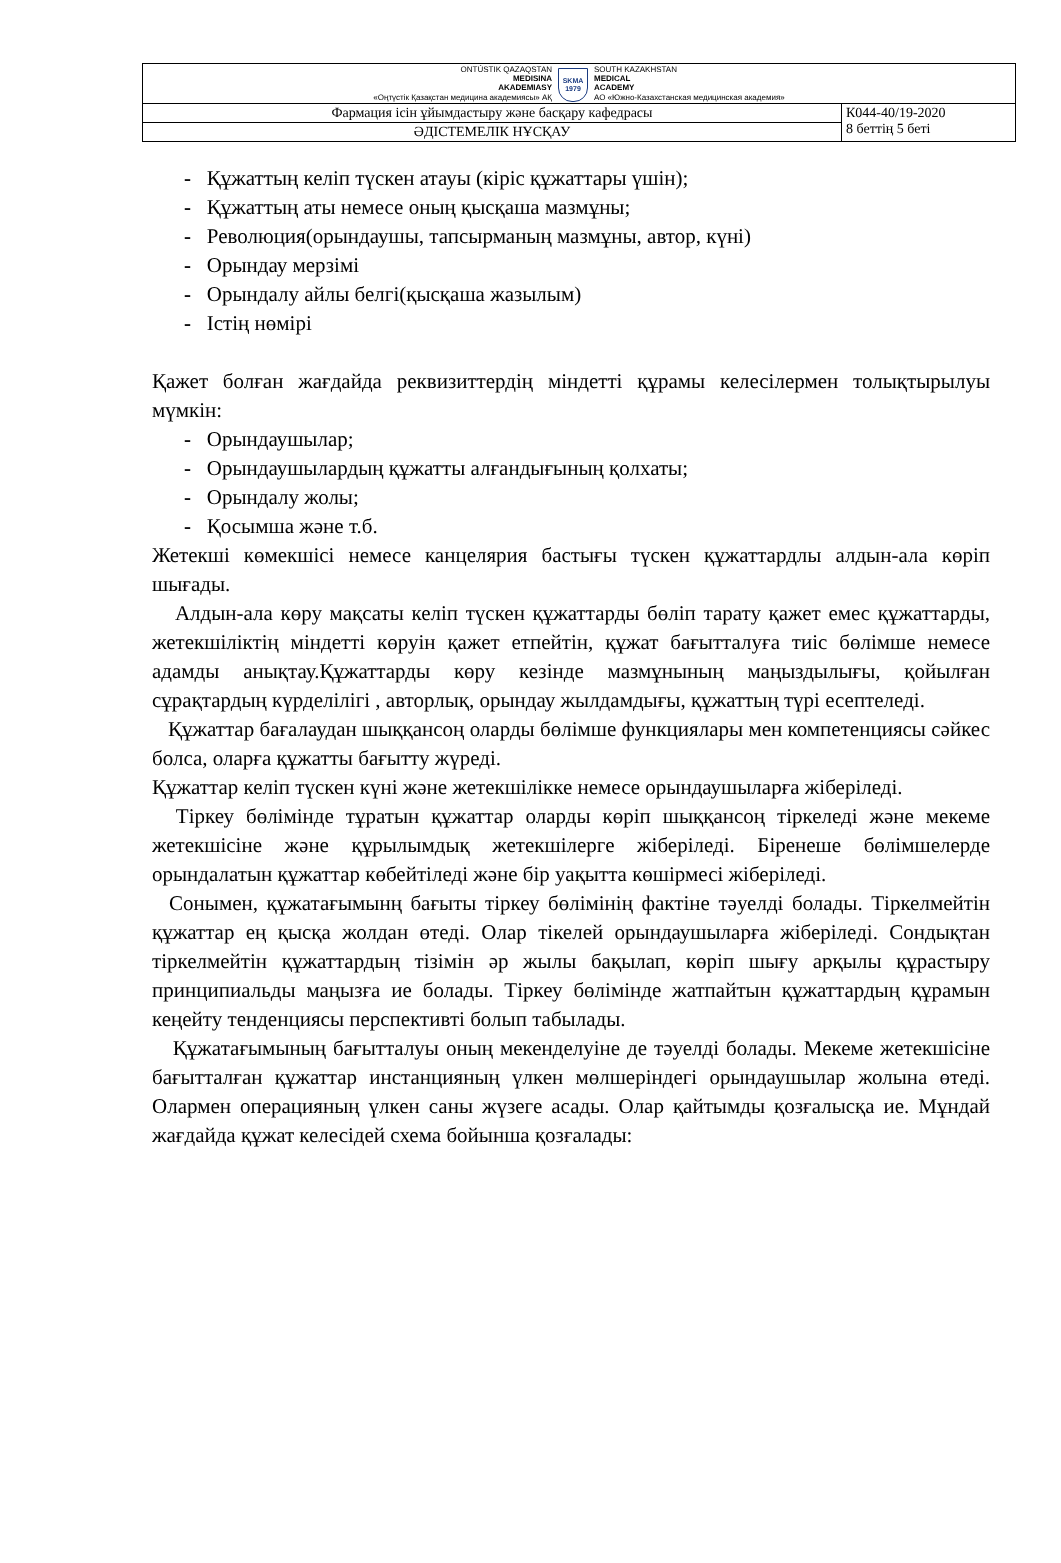| ONTÚSTIK QAZAQSTAN MEDISINA AKADEMIASY «Оңтүстік Қазақстан медицина академиясы» АҚ SKMA 1979 SOUTH KAZAKHSTAN MEDICAL ACADEMY АО «Южно-Казахстанская медицинская академия» | |
| Фармация ісін ұйымдастыру және басқару кафедрасы | К044-40/19-2020 8 беттің 5 беті |
| ӘДІСТЕМЕЛІК НҰСҚАУ | |
- Құжаттың келіп түскен атауы (кіріс құжаттары үшін);
- Құжаттың аты немесе оның қысқаша мазмұны;
- Революция(орындаушы, тапсырманың мазмұны, автор, күні)
- Орындау мерзімі
- Орындалу айлы белгі(қысқаша жазылым)
- Істің нөмірі
Қажет болған жағдайда реквизиттердің міндетті құрамы келесілермен толықтырылуы мүмкін:
- Орындаушылар;
- Орындаушылардың құжатты алғандығының қолхаты;
- Орындалу жолы;
- Қосымша және т.б.
Жетекші көмекшісі немесе канцелярия бастығы түскен құжаттардлы алдын-ала көріп шығады.
Алдын-ала көру мақсаты келіп түскен құжаттарды бөліп тарату қажет емес құжаттарды, жетекшіліктің міндетті көруін қажет етпейтін, құжат бағытталуға тиіс бөлімше немесе адамды анықтау.Құжаттарды көру кезінде мазмұнының маңыздылығы, қойылған сұрақтардың күрделілігі , авторлық, орындау жылдамдығы, құжаттың түрі есептеледі.
Құжаттар бағалаудан шыққансоң оларды бөлімше функциялары мен компетенциясы сәйкес болса, оларға құжатты бағытту жүреді.
Құжаттар келіп түскен күні және жетекшілікке немесе орындаушыларға жіберіледі.
Тіркеу бөлімінде тұратын құжаттар оларды көріп шыққансоң тіркеледі және мекеме жетекшісіне және құрылымдық жетекшілерге жіберіледі. Біренеше бөлімшелерде орындалатын құжаттар көбейтіледі және бір уақытта көшірмесі жіберіледі.
Сонымен, құжатағымынң бағыты тіркеу бөлімінің фактіне тәуелді болады. Тіркелмейтін құжаттар ең қысқа жолдан өтеді. Олар тікелей орындаушыларға жіберіледі. Сондықтан тіркелмейтін құжаттардың тізімін әр жылы бақылап, көріп шығу арқылы құрастыру принципиальды маңызға ие болады. Тіркеу бөлімінде жатпайтын құжаттардың құрамын кеңейту тенденциясы перспективті болып табылады.
Құжатағымының бағытталуы оның мекенделуіне де тәуелді болады. Мекеме жетекшісіне бағытталған құжаттар инстанцияның үлкен мөлшеріндегі орындаушылар жолына өтеді. Олармен операцияның үлкен саны жүзеге асады. Олар қайтымды қозғалысқа ие. Мұндай жағдайда құжат келесідей схема бойынша қозғалады: